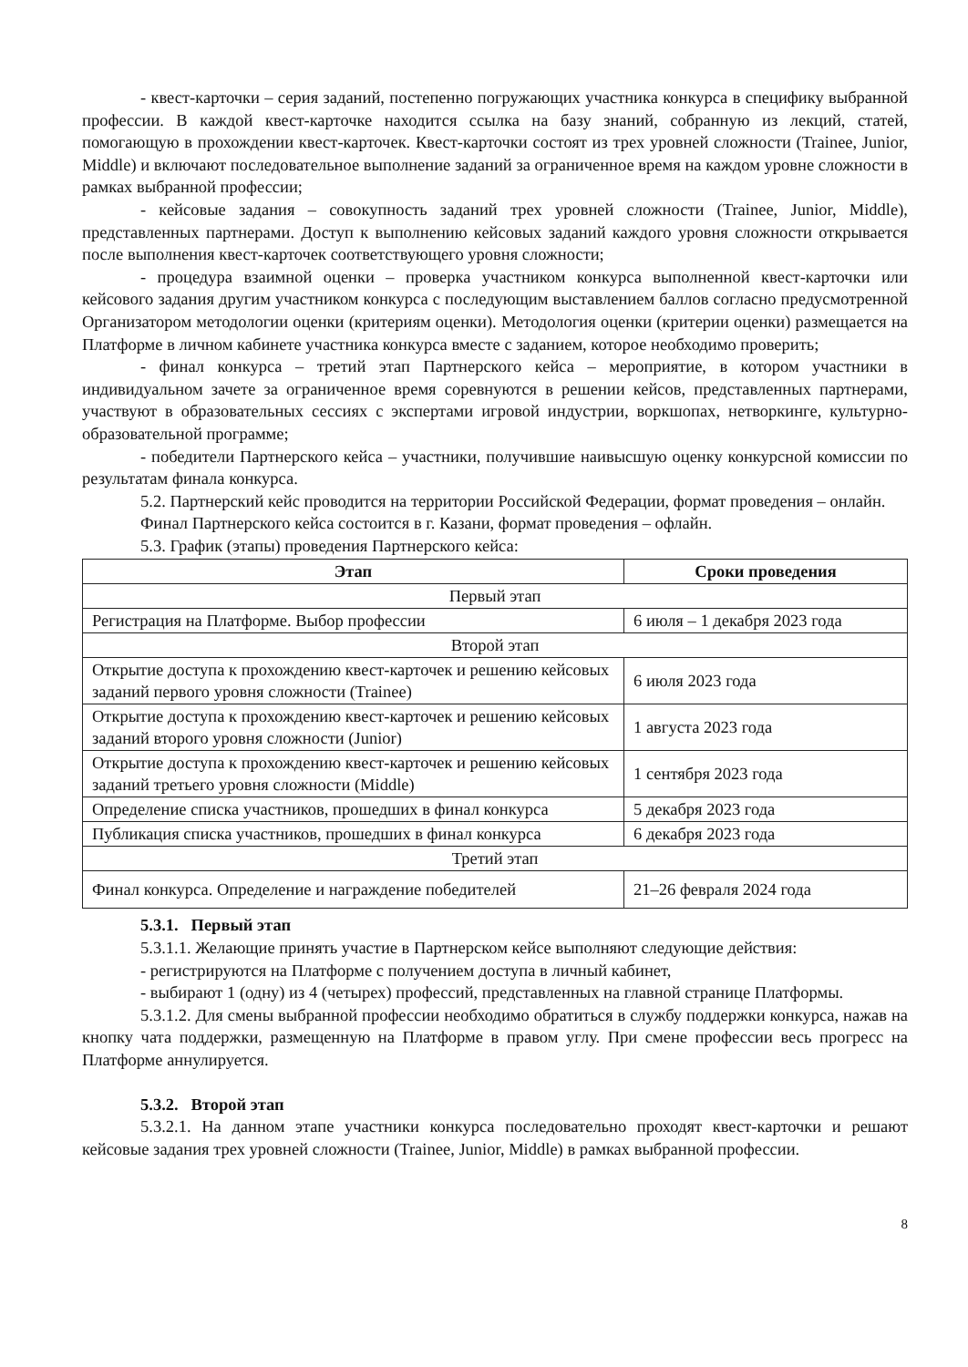- квест-карточки – серия заданий, постепенно погружающих участника конкурса в специфику выбранной профессии. В каждой квест-карточке находится ссылка на базу знаний, собранную из лекций, статей, помогающую в прохождении квест-карточек. Квест-карточки состоят из трех уровней сложности (Trainee, Junior, Middle) и включают последовательное выполнение заданий за ограниченное время на каждом уровне сложности в рамках выбранной профессии;
- кейсовые задания – совокупность заданий трех уровней сложности (Trainee, Junior, Middle), представленных партнерами. Доступ к выполнению кейсовых заданий каждого уровня сложности открывается после выполнения квест-карточек соответствующего уровня сложности;
- процедура взаимной оценки – проверка участником конкурса выполненной квест-карточки или кейсового задания другим участником конкурса с последующим выставлением баллов согласно предусмотренной Организатором методологии оценки (критериям оценки). Методология оценки (критерии оценки) размещается на Платформе в личном кабинете участника конкурса вместе с заданием, которое необходимо проверить;
- финал конкурса – третий этап Партнерского кейса – мероприятие, в котором участники в индивидуальном зачете за ограниченное время соревнуются в решении кейсов, представленных партнерами, участвуют в образовательных сессиях с экспертами игровой индустрии, воркшопах, нетворкинге, культурно-образовательной программе;
- победители Партнерского кейса – участники, получившие наивысшую оценку конкурсной комиссии по результатам финала конкурса.
5.2. Партнерский кейс проводится на территории Российской Федерации, формат проведения – онлайн.
Финал Партнерского кейса состоится в г. Казани, формат проведения – офлайн.
5.3. График (этапы) проведения Партнерского кейса:
| Этап | Сроки проведения |
| --- | --- |
| Первый этап | |
| Регистрация на Платформе. Выбор профессии | 6 июля – 1 декабря 2023 года |
| Второй этап | |
| Открытие доступа к прохождению квест-карточек и решению кейсовых заданий первого уровня сложности (Trainee) | 6 июля 2023 года |
| Открытие доступа к прохождению квест-карточек и решению кейсовых заданий второго уровня сложности (Junior) | 1 августа 2023 года |
| Открытие доступа к прохождению квест-карточек и решению кейсовых заданий третьего уровня сложности (Middle) | 1 сентября 2023 года |
| Определение списка участников, прошедших в финал конкурса | 5 декабря 2023 года |
| Публикация списка участников, прошедших в финал конкурса | 6 декабря 2023 года |
| Третий этап | |
| Финал конкурса. Определение и награждение победителей | 21–26 февраля 2024 года |
5.3.1. Первый этап
5.3.1.1. Желающие принять участие в Партнерском кейсе выполняют следующие действия:
- регистрируются на Платформе с получением доступа в личный кабинет,
- выбирают 1 (одну) из 4 (четырех) профессий, представленных на главной странице Платформы.
5.3.1.2. Для смены выбранной профессии необходимо обратиться в службу поддержки конкурса, нажав на кнопку чата поддержки, размещенную на Платформе в правом углу. При смене профессии весь прогресс на Платформе аннулируется.
5.3.2. Второй этап
5.3.2.1. На данном этапе участники конкурса последовательно проходят квест-карточки и решают кейсовые задания трех уровней сложности (Trainee, Junior, Middle) в рамках выбранной профессии.
8